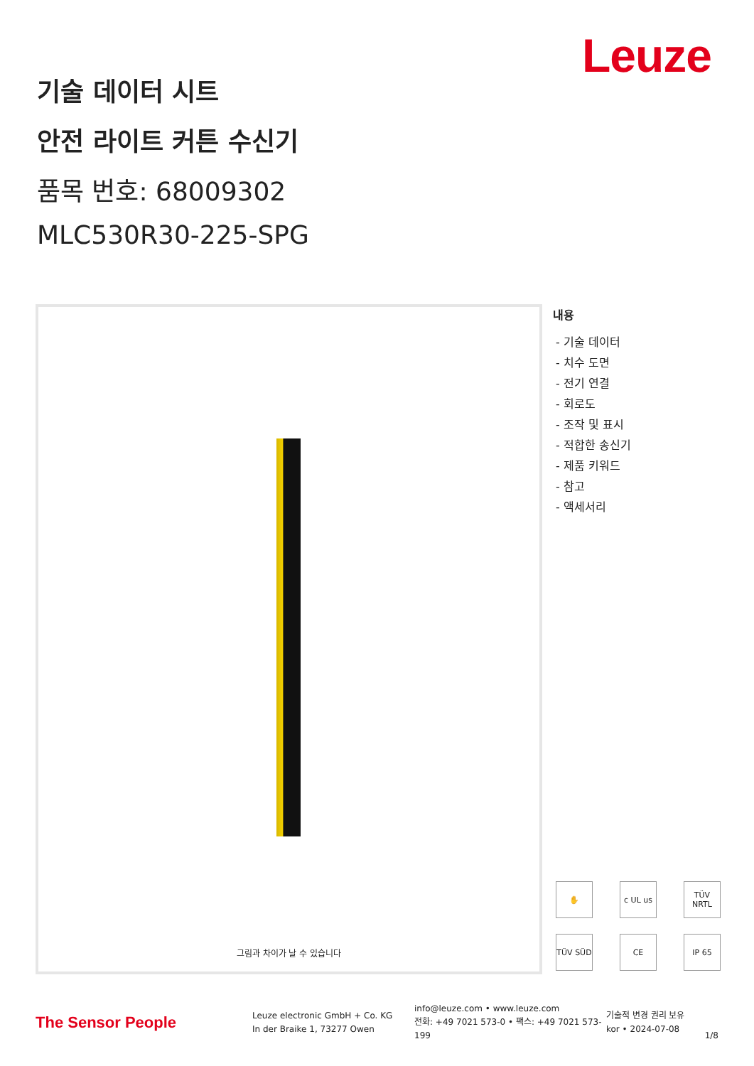Leuze
기술 데이터 시트
안전 라이트 커튼 수신기
품목 번호: 68009302
MLC530R30-225-SPG
그림과 차이가 날 수 있습니다
내용
- 기술 데이터
- 치수 도면
- 전기 연결
- 회로도
- 조작 및 표시
- 적합한 송신기
- 제품 키워드
- 참고
- 액세서리
✋
c UL us
TÜV NRTL
TÜV SÜD
CE
IP 65
The Sensor People
Leuze electronic GmbH + Co. KG
In der Braike 1, 73277 Owen
info@leuze.com • www.leuze.com
전화: +49 7021 573-0 • 팩스: +49 7021 573-199
기술적 변경 권리 보유
kor • 2024-07-08
1/8